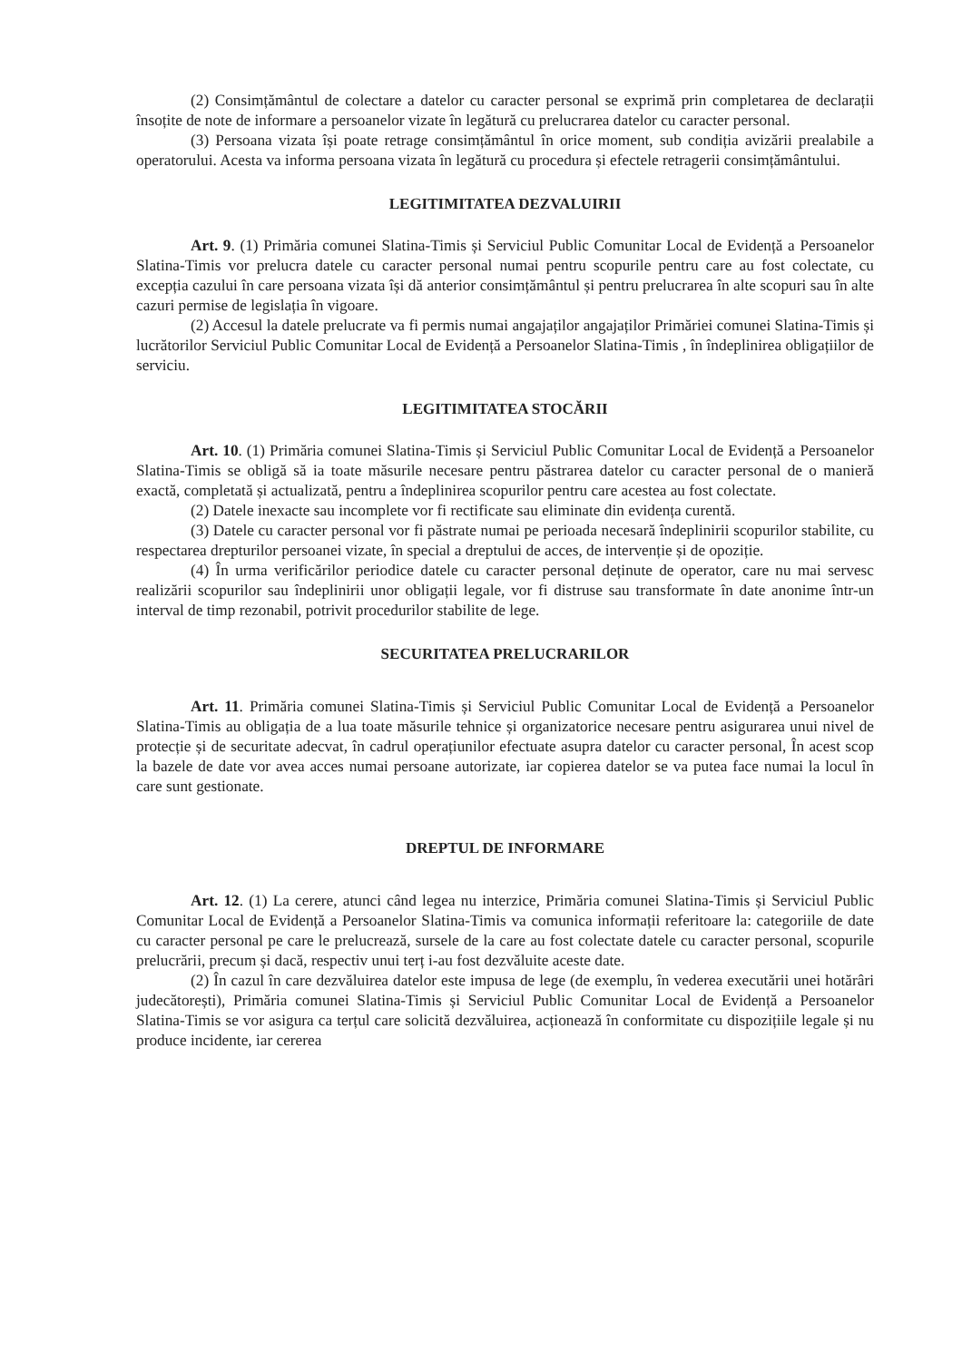(2) Consimțământul de colectare a datelor cu caracter personal se exprimă prin completarea de declarații însoțite de note de informare a persoanelor vizate în legătură cu prelucrarea datelor cu caracter personal.
(3) Persoana vizata își poate retrage consimțământul în orice moment, sub condiția avizării prealabile a operatorului. Acesta va informa persoana vizata în legătură cu procedura și efectele retragerii consimțământului.
LEGITIMITATEA DEZVALUIRII
Art. 9. (1) Primăria comunei Slatina-Timis și Serviciul Public Comunitar Local de Evidență a Persoanelor Slatina-Timis vor prelucra datele cu caracter personal numai pentru scopurile pentru care au fost colectate, cu excepția cazului în care persoana vizata își dă anterior consimțământul și pentru prelucrarea în alte scopuri sau în alte cazuri permise de legislația în vigoare.
(2) Accesul la datele prelucrate va fi permis numai angajaților angajaților Primăriei comunei Slatina-Timis și lucrătorilor Serviciul Public Comunitar Local de Evidență a Persoanelor Slatina-Timis , în îndeplinirea obligațiilor de serviciu.
LEGITIMITATEA STOCĂRII
Art. 10. (1) Primăria comunei Slatina-Timis și Serviciul Public Comunitar Local de Evidență a Persoanelor Slatina-Timis se obligă să ia toate măsurile necesare pentru păstrarea datelor cu caracter personal de o manieră exactă, completată și actualizată, pentru a îndeplinirea scopurilor pentru care acestea au fost colectate.
(2) Datele inexacte sau incomplete vor fi rectificate sau eliminate din evidența curentă.
(3) Datele cu caracter personal vor fi păstrate numai pe perioada necesară îndeplinirii scopurilor stabilite, cu respectarea drepturilor persoanei vizate, în special a dreptului de acces, de intervenție și de opoziție.
(4) În urma verificărilor periodice datele cu caracter personal deținute de operator, care nu mai servesc realizării scopurilor sau îndeplinirii unor obligații legale, vor fi distruse sau transformate în date anonime într-un interval de timp rezonabil, potrivit procedurilor stabilite de lege.
SECURITATEA PRELUCRARILOR
Art. 11. Primăria comunei Slatina-Timis și Serviciul Public Comunitar Local de Evidență a Persoanelor Slatina-Timis au obligația de a lua toate măsurile tehnice și organizatorice necesare pentru asigurarea unui nivel de protecție și de securitate adecvat, în cadrul operațiunilor efectuate asupra datelor cu caracter personal, În acest scop la bazele de date vor avea acces numai persoane autorizate, iar copierea datelor se va putea face numai la locul în care sunt gestionate.
DREPTUL DE INFORMARE
Art. 12. (1) La cerere, atunci când legea nu interzice, Primăria comunei Slatina-Timis și Serviciul Public Comunitar Local de Evidență a Persoanelor Slatina-Timis va comunica informații referitoare la: categoriile de date cu caracter personal pe care le prelucrează, sursele de la care au fost colectate datele cu caracter personal, scopurile prelucrării, precum și dacă, respectiv unui terț i-au fost dezvăluite aceste date.
(2) În cazul în care dezvăluirea datelor este impusa de lege (de exemplu, în vederea executării unei hotărâri judecătorești), Primăria comunei Slatina-Timis și Serviciul Public Comunitar Local de Evidență a Persoanelor Slatina-Timis se vor asigura ca terțul care solicită dezvăluirea, acționează în conformitate cu dispozițiile legale și nu produce incidente, iar cererea